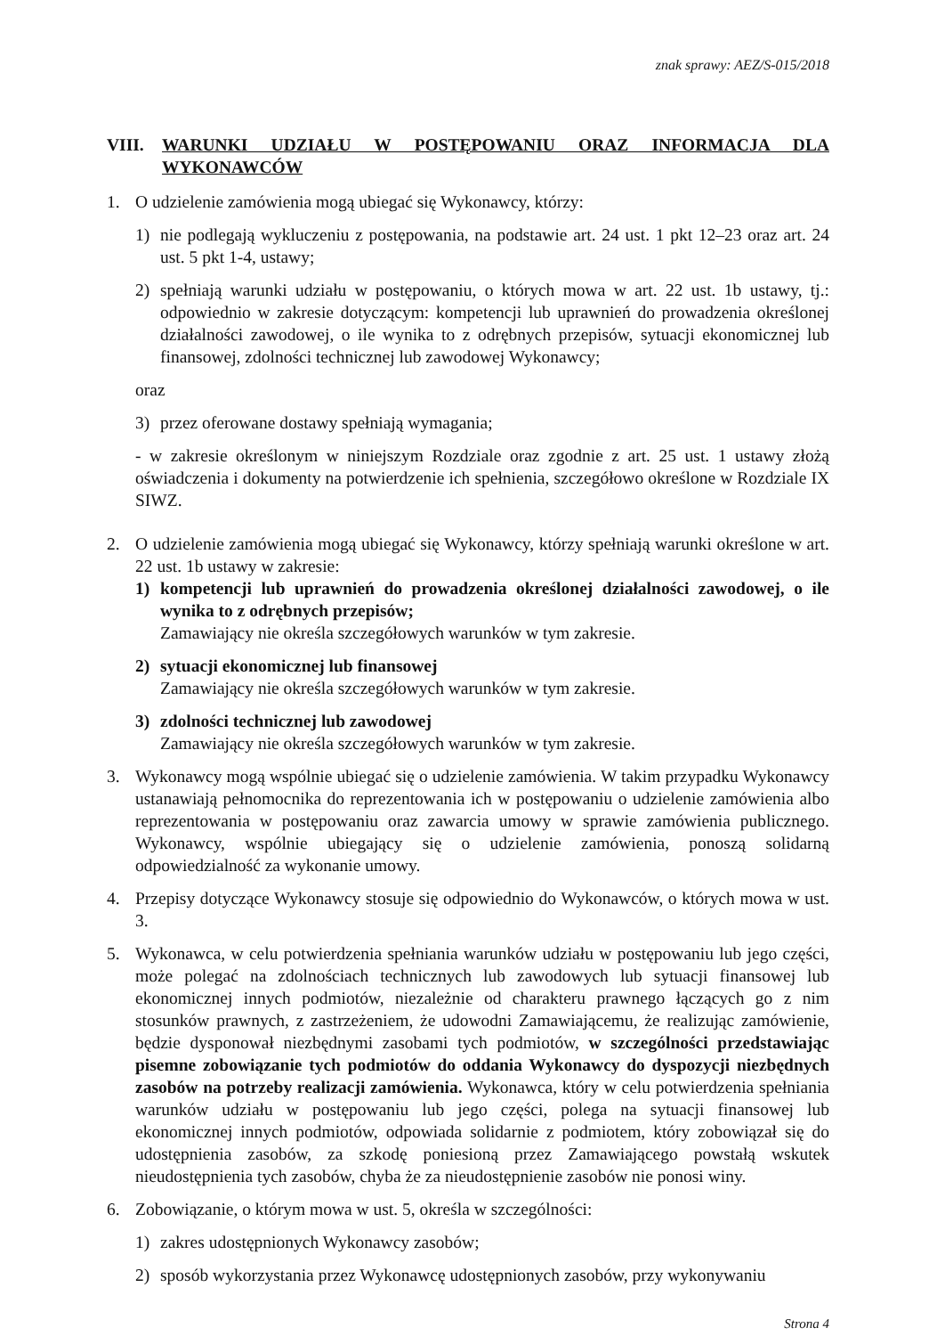znak sprawy: AEZ/S-015/2018
VIII. WARUNKI UDZIAŁU W POSTĘPOWANIU ORAZ INFORMACJA DLA WYKONAWCÓW
1. O udzielenie zamówienia mogą ubiegać się Wykonawcy, którzy:
1) nie podlegają wykluczeniu z postępowania, na podstawie art. 24 ust. 1 pkt 12–23 oraz art. 24 ust. 5 pkt 1-4, ustawy;
2) spełniają warunki udziału w postępowaniu, o których mowa w art. 22 ust. 1b ustawy, tj.: odpowiednio w zakresie dotyczącym: kompetencji lub uprawnień do prowadzenia określonej działalności zawodowej, o ile wynika to z odrębnych przepisów, sytuacji ekonomicznej lub finansowej, zdolności technicznej lub zawodowej Wykonawcy;
oraz
3) przez oferowane dostawy spełniają wymagania;
- w zakresie określonym w niniejszym Rozdziale oraz zgodnie z art. 25 ust. 1 ustawy złożą oświadczenia i dokumenty na potwierdzenie ich spełnienia, szczegółowo określone w Rozdziale IX SIWZ.
2. O udzielenie zamówienia mogą ubiegać się Wykonawcy, którzy spełniają warunki określone w art. 22 ust. 1b ustawy w zakresie:
1) kompetencji lub uprawnień do prowadzenia określonej działalności zawodowej, o ile wynika to z odrębnych przepisów;
Zamawiający nie określa szczegółowych warunków w tym zakresie.
2) sytuacji ekonomicznej lub finansowej
Zamawiający nie określa szczegółowych warunków w tym zakresie.
3) zdolności technicznej lub zawodowej
Zamawiający nie określa szczegółowych warunków w tym zakresie.
3. Wykonawcy mogą wspólnie ubiegać się o udzielenie zamówienia. W takim przypadku Wykonawcy ustanawiają pełnomocnika do reprezentowania ich w postępowaniu o udzielenie zamówienia albo reprezentowania w postępowaniu oraz zawarcia umowy w sprawie zamówienia publicznego. Wykonawcy, wspólnie ubiegający się o udzielenie zamówienia, ponoszą solidarną odpowiedzialność za wykonanie umowy.
4. Przepisy dotyczące Wykonawcy stosuje się odpowiednio do Wykonawców, o których mowa w ust. 3.
5. Wykonawca, w celu potwierdzenia spełniania warunków udziału w postępowaniu lub jego części, może polegać na zdolnościach technicznych lub zawodowych lub sytuacji finansowej lub ekonomicznej innych podmiotów, niezależnie od charakteru prawnego łączących go z nim stosunków prawnych, z zastrzeżeniem, że udowodni Zamawiającemu, że realizując zamówienie, będzie dysponował niezbędnymi zasobami tych podmiotów, w szczególności przedstawiając pisemne zobowiązanie tych podmiotów do oddania Wykonawcy do dyspozycji niezbędnych zasobów na potrzeby realizacji zamówienia. Wykonawca, który w celu potwierdzenia spełniania warunków udziału w postępowaniu lub jego części, polega na sytuacji finansowej lub ekonomicznej innych podmiotów, odpowiada solidarnie z podmiotem, który zobowiązał się do udostępnienia zasobów, za szkodę poniesioną przez Zamawiającego powstałą wskutek nieudostępnienia tych zasobów, chyba że za nieudostępnienie zasobów nie ponosi winy.
6. Zobowiązanie, o którym mowa w ust. 5, określa w szczególności:
1) zakres udostępnionych Wykonawcy zasobów;
2) sposób wykorzystania przez Wykonawcę udostępnionych zasobów, przy wykonywaniu
Strona 4